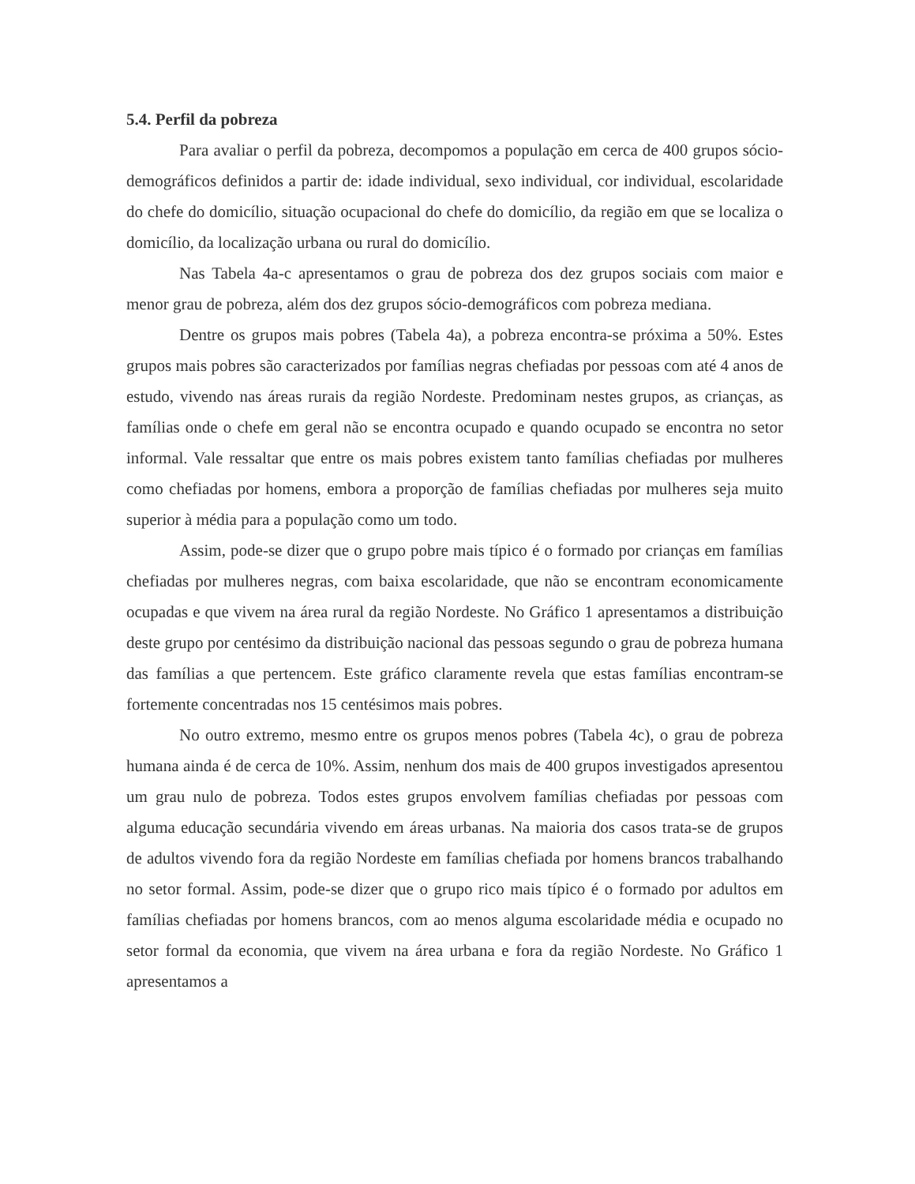5.4. Perfil da pobreza
Para avaliar o perfil da pobreza, decompomos a população em cerca de 400 grupos sócio-demográficos definidos a partir de: idade individual, sexo individual, cor individual, escolaridade do chefe do domicílio, situação ocupacional do chefe do domicílio, da região em que se localiza o domicílio, da localização urbana ou rural do domicílio.
Nas Tabela 4a-c apresentamos o grau de pobreza dos dez grupos sociais com maior e menor grau de pobreza, além dos dez grupos sócio-demográficos com pobreza mediana.
Dentre os grupos mais pobres (Tabela 4a), a pobreza encontra-se próxima a 50%. Estes grupos mais pobres são caracterizados por famílias negras chefiadas por pessoas com até 4 anos de estudo, vivendo nas áreas rurais da região Nordeste. Predominam nestes grupos, as crianças, as famílias onde o chefe em geral não se encontra ocupado e quando ocupado se encontra no setor informal. Vale ressaltar que entre os mais pobres existem tanto famílias chefiadas por mulheres como chefiadas por homens, embora a proporção de famílias chefiadas por mulheres seja muito superior à média para a população como um todo.
Assim, pode-se dizer que o grupo pobre mais típico é o formado por crianças em famílias chefiadas por mulheres negras, com baixa escolaridade, que não se encontram economicamente ocupadas e que vivem na área rural da região Nordeste. No Gráfico 1 apresentamos a distribuição deste grupo por centésimo da distribuição nacional das pessoas segundo o grau de pobreza humana das famílias a que pertencem. Este gráfico claramente revela que estas famílias encontram-se fortemente concentradas nos 15 centésimos mais pobres.
No outro extremo, mesmo entre os grupos menos pobres (Tabela 4c), o grau de pobreza humana ainda é de cerca de 10%. Assim, nenhum dos mais de 400 grupos investigados apresentou um grau nulo de pobreza. Todos estes grupos envolvem famílias chefiadas por pessoas com alguma educação secundária vivendo em áreas urbanas. Na maioria dos casos trata-se de grupos de adultos vivendo fora da região Nordeste em famílias chefiada por homens brancos trabalhando no setor formal. Assim, pode-se dizer que o grupo rico mais típico é o formado por adultos em famílias chefiadas por homens brancos, com ao menos alguma escolaridade média e ocupado no setor formal da economia, que vivem na área urbana e fora da região Nordeste. No Gráfico 1 apresentamos a